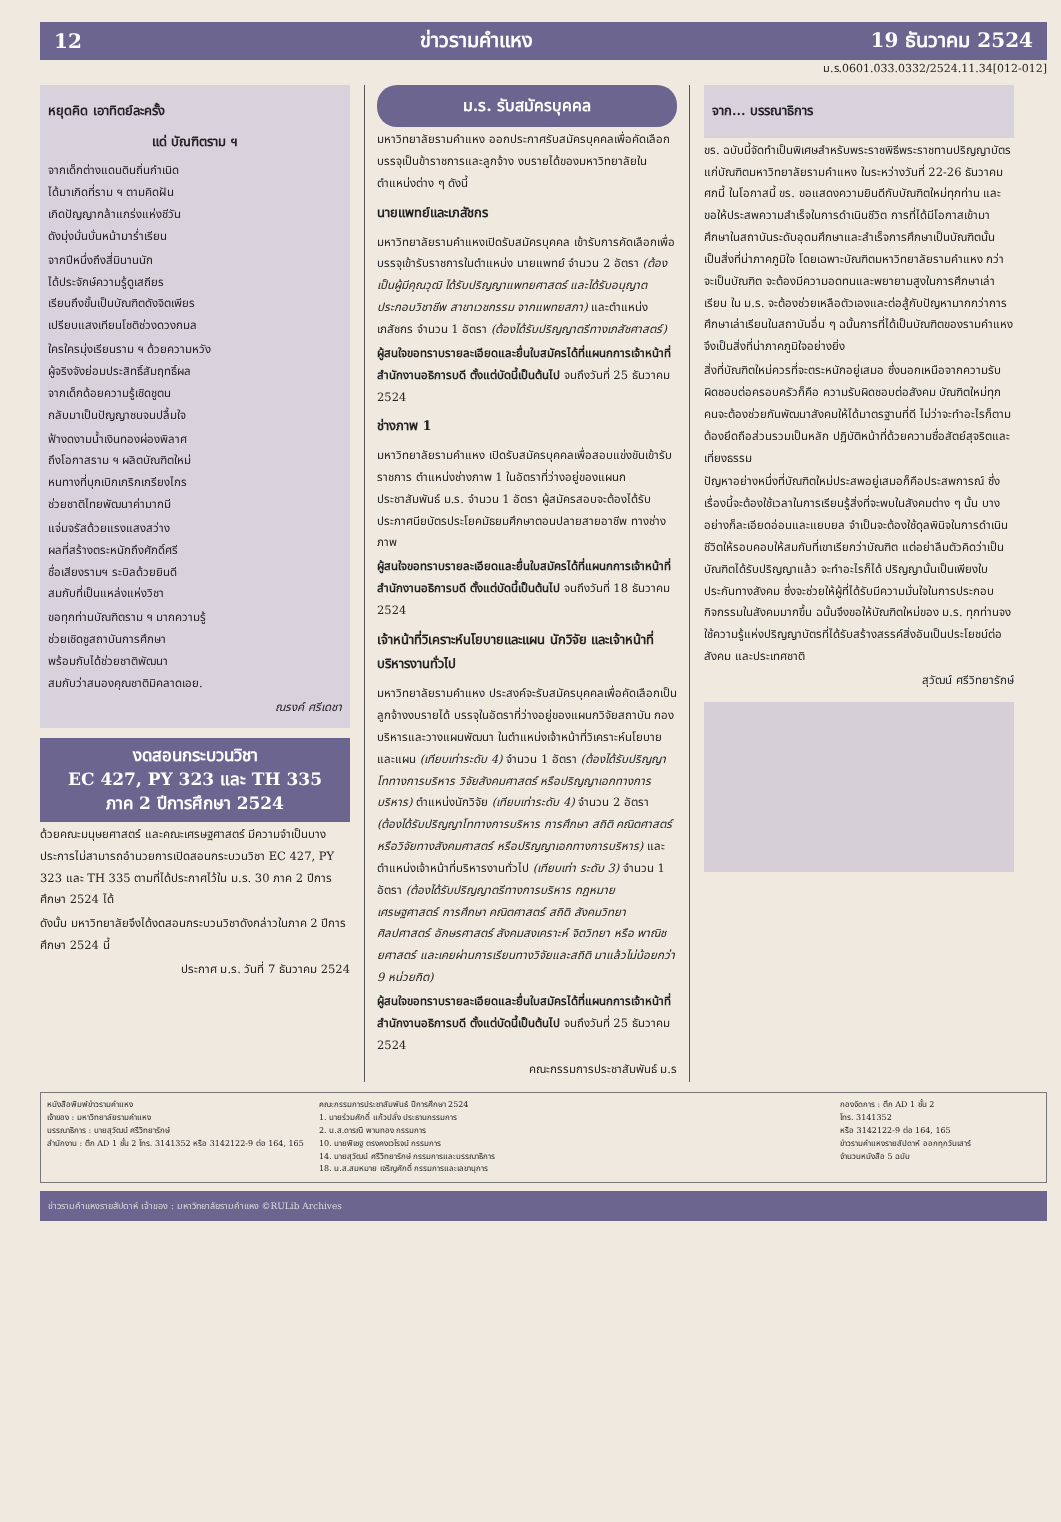12 ข่าวรามคำแหง 19 ธันวาคม 2524
ม.ร.0601.033.0332/2524.11.34[012-012]
หยุดคิด เอาทิตย์ละครั้ง
แด่ บัณฑิตราม ฯ
จากเด็กต่างแดนดินถิ่นกำเนิด
ได้มาเกิดที่ราม ฯ ตามคิดฝัน
เกิดปัญญากล้าแกร่งแห่งชีวัน
ดังมุ่งมั่นบั่นหน้ามาร่ำเรียน
จากปีหนึ่งถึงสี่มินานนัก
ได้ประจักษ์ความรู้ดูเสถียร
เรียนถึงขั้นเป็นบัณฑิตดังจิตเพียร
เปรียบแสงเทียนโชติช่วงดวงกมล
ใครใครมุ่งเรียนราม ฯ ด้วยความหวัง
ผู้จริงจังย่อมประสิทธิ์สัมฤทธิ์ผล
จากเด็กด้อยความรู้เชิดชูตน
กลับมาเป็นปัญญาชนจนปลื้มใจ
ฟ้างดงามน้ำเงินทองผ่องพิลาศ
ถึงโอกาสราม ฯ ผลิตบัณฑิตใหม่
หนทางที่บุกเบิกเกริกเกรียงไกร
ช่วยชาติไทยพัฒนาค่ามากมี
แจ่มจรัสด้วยแรงแสงสว่าง
ผลที่สร้างตระหนักถึงศักดิ์ศรี
ชื่อเสียงรามฯ ระบิลด้วยยินดี
สมกับที่เป็นแหล่งแห่งวิชา
ขอทุกท่านบัณฑิตราม ฯ มากความรู้
ช่วยเชิดชูสถาบันการศึกษา
พร้อมกับได้ช่วยชาติพัฒนา
สมกับว่าสนองคุณชาติมิคลาดเอย.
ณรงค์ ศรีเดชา
งดสอนกระบวนวิชา
EC 427, PY 323 และ TH 335
ภาค 2 ปีการศึกษา 2524
ด้วยคณะมนุษยศาสตร์ และคณะเศรษฐศาสตร์ มีความจำเป็นบางประการไม่สามารถอำนวยการเปิดสอนกระบวนวิชา EC 427, PY 323 และ TH 335 ตามที่ได้ประกาศไว้ใน ม.ร. 30 ภาค 2 ปีการศึกษา 2524 ได้
ดังนั้น มหาวิทยาลัยจึงได้งดสอนกระบวนวิชาดังกล่าวในภาค 2 ปีการศึกษา 2524 นี้
ประกาศ ม.ร. วันที่ 7 ธันวาคม 2524
ม.ร. รับสมัครบุคคล
มหาวิทยาลัยรามคำแหง ออกประกาศรับสมัครบุคคลเพื่อคัดเลือกบรรจุเป็นข้าราชการและลูกจ้าง งบรายได้ของมหาวิทยาลัยในตำแหน่งต่าง ๆ ดังนี้
นายแพทย์และเภสัชกร
มหาวิทยาลัยรามคำแหงเปิดรับสมัครบุคคล เข้ารับการคัดเลือกเพื่อบรรจุเข้ารับราชการในตำแหน่ง นายแพทย์ จำนวน 2 อัตรา (ต้องเป็นผู้มีคุณวุฒิ ได้รับปริญญาแพทยศาสตร์ และได้รับอนุญาตประกอบวิชาชีพ สาขาเวชกรรม จากแพทยสภา) และตำแหน่งเภสัชกร จำนวน 1 อัตรา (ต้องได้รับปริญญาตรีทางเภสัชศาสตร์)
ผู้สนใจขอทราบรายละเอียดและยื่นใบสมัครได้ที่แผนกการเจ้าหน้าที่ สำนักงานอธิการบดี ตั้งแต่บัดนี้เป็นต้นไป จนถึงวันที่ 25 ธันวาคม 2524
ช่างภาพ 1
มหาวิทยาลัยรามคำแหง เปิดรับสมัครบุคคลเพื่อสอบแข่งขันเข้ารับราชการ ตำแหน่งช่างภาพ 1 ในอัตราที่ว่างอยู่ของแผนกประชาสัมพันธ์ ม.ร. จำนวน 1 อัตรา ผู้สมัครสอบจะต้องได้รับประกาศนียบัตรประโยคมัธยมศึกษาตอนปลายสายอาชีพ ทางช่างภาพ
ผู้สนใจขอทราบรายละเอียดและยื่นใบสมัครได้ที่แผนกการเจ้าหน้าที่ สำนักงานอธิการบดี ตั้งแต่บัดนี้เป็นต้นไป จนถึงวันที่ 18 ธันวาคม 2524
เจ้าหน้าที่วิเคราะห์นโยบายและแผน นักวิจัย และเจ้าหน้าที่บริหารงานทั่วไป
มหาวิทยาลัยรามคำแหง ประสงค์จะรับสมัครบุคคลเพื่อคัดเลือกเป็นลูกจ้างงบรายได้ บรรจุในอัตราที่ว่างอยู่ของแผนกวิจัยสถาบัน กองบริหารและวางแผนพัฒนา ในตำแหน่งเจ้าหน้าที่วิเคราะห์นโยบายและแผน (เทียบเท่าระดับ 4) จำนวน 1 อัตรา (ต้องได้รับปริญญาโททางการบริหาร วิจัยสังคมศาสตร์ หรือปริญญาเอกทางการบริหาร) ตำแหน่งนักวิจัย (เทียบเท่าระดับ 4) จำนวน 2 อัตรา (ต้องได้รับปริญญาโททางการบริหาร การศึกษา สถิติ คณิตศาสตร์ หรือวิจัยทางสังคมศาสตร์ หรือปริญญาเอกทางการบริหาร) และตำแหน่งเจ้าหน้าที่บริหารงานทั่วไป (เทียบเท่า ระดับ 3) จำนวน 1 อัตรา (ต้องได้รับปริญญาตรีทางการบริหาร กฎหมาย เศรษฐศาสตร์ การศึกษา คณิตศาสตร์ สถิติ สังคมวิทยา ศิลปศาสตร์ อักษรศาสตร์ สังคมสงเคราะห์ จิตวิทยา หรือ พาณิชยศาสตร์ และเคยผ่านการเรียนทางวิจัยและสถิติ มาแล้วไม่น้อยกว่า 9 หน่วยกิต)
ผู้สนใจขอทราบรายละเอียดและยื่นใบสมัครได้ที่แผนกการเจ้าหน้าที่ สำนักงานอธิการบดี ตั้งแต่บัดนี้เป็นต้นไป จนถึงวันที่ 25 ธันวาคม 2524
คณะกรรมการประชาสัมพันธ์ ม.ร
จาก... บรรณาธิการ
ขร. ฉบับนี้จัดทำเป็นพิเศษสำหรับพระราชพิธีพระราชทานปริญญาบัตรแก่บัณฑิตมหาวิทยาลัยรามคำแหง ในระหว่างวันที่ 22-26 ธันวาคม ศกนี้ ในโอกาสนี้ ขร. ขอแสดงความยินดีกับบัณฑิตใหม่ทุกท่าน และขอให้ประสพความสำเร็จในการดำเนินชีวิต การที่ได้มีโอกาสเข้ามาศึกษาในสถาบันระดับอุดมศึกษาและสำเร็จการศึกษาเป็นบัณฑิตนั้น เป็นสิ่งที่น่าภาคภูมิใจ โดยเฉพาะบัณฑิตมหาวิทยาลัยรามคำแหง กว่าจะเป็นบัณฑิต จะต้องมีความอดทนและพยายามสูงในการศึกษาเล่าเรียน ใน ม.ร. จะต้องช่วยเหลือตัวเองและต่อสู้กับปัญหามากกว่าการศึกษาเล่าเรียนในสถาบันอื่น ๆ ฉนั้นการที่ได้เป็นบัณฑิตของรามคำแหง จึงเป็นสิ่งที่น่าภาคภูมิใจอย่างยิ่ง
สิ่งที่บัณฑิตใหม่ควรที่จะตระหนักอยู่เสมอ ซึ่งนอกเหนือจากความรับผิดชอบต่อครอบครัวก็คือ ความรับผิดชอบต่อสังคม บัณฑิตใหม่ทุกคนจะต้องช่วยกันพัฒนาสังคมให้ได้มาตรฐานที่ดี ไม่ว่าจะทำอะไรก็ตามต้องยึดถือส่วนรวมเป็นหลัก ปฏิบัติหน้าที่ด้วยความซื่อสัตย์สุจริตและเที่ยงธรรม
ปัญหาอย่างหนึ่งที่บัณฑิตใหม่ประสพอยู่เสมอก็คือประสพการณ์ ซึ่งเรื่องนี้จะต้องใช้เวลาในการเรียนรู้สิ่งที่จะพบในสังคมต่าง ๆ นั้น บางอย่างก็ละเอียดอ่อนและแยบยล จำเป็นจะต้องใช้ดุลพินิจในการดำเนินชีวิตให้รอบคอบให้สมกับที่เขาเรียกว่าบัณฑิต แต่อย่าลืมตัวคิดว่าเป็นบัณฑิตได้รับปริญญาแล้ว จะทำอะไรก็ได้ ปริญญานั้นเป็นเพียงใบประกันทางสังคม ซึ่งจะช่วยให้ผู้ที่ได้รับมีความมั่นใจในการประกอบกิจกรรมในสังคมมากขึ้น ฉนั้นจึงขอให้บัณฑิตใหม่ของ ม.ร. ทุกท่านจงใช้ความรู้แห่งปริญญาบัตรที่ได้รับสร้างสรรค์สิ่งอันเป็นประโยชน์ต่อสังคม และประเทศชาติ
สุวัฒน์ ศรีวิทยารักษ์
หนังสือพิมพ์ข่าวรามคำแหง
เจ้าของ : มหาวิทยาลัยรามคำแหง
บรรณาธิการ : นายสุวัฒน์ ศรีวิทยารักษ์
สำนักงาน : ตึก AD 1 ชั้น 2 โทร. 3141352 หรือ 3142122-9 ต่อ 164, 165
คณะกรรมการประชาสัมพันธ์ ปีการศึกษา 2524
1. นายร่วมศักดิ์ แก้วปลั่ง ประธานกรรมการ
2. น.ส.ดารณี พานทอง กรรมการ
10. นายพิเชฐ ตรงคงเวโรจน์ กรรมการ
14. นายสุวัฒน์ ศรีวิทยารักษ์ กรรมการและบรรณาธิการ
18. น.ส.สมหมาย เจริญศักดิ์ กรรมการและเลขานุการ
กองจัดการ : ตึก AD 1 ชั้น 2
โทร. 3141352
หรือ 3142122-9 ต่อ 164, 165
ข่าวรามคำแหงรายสัปดาห์ ออกทุกวันเสาร์
จำนวนหนังสือ 5 ฉบับ
ข่าวรามคำแหงรายสัปดาห์ เจ้าของ : มหาวิทยาลัยรามคำแหง ©RULib Archives